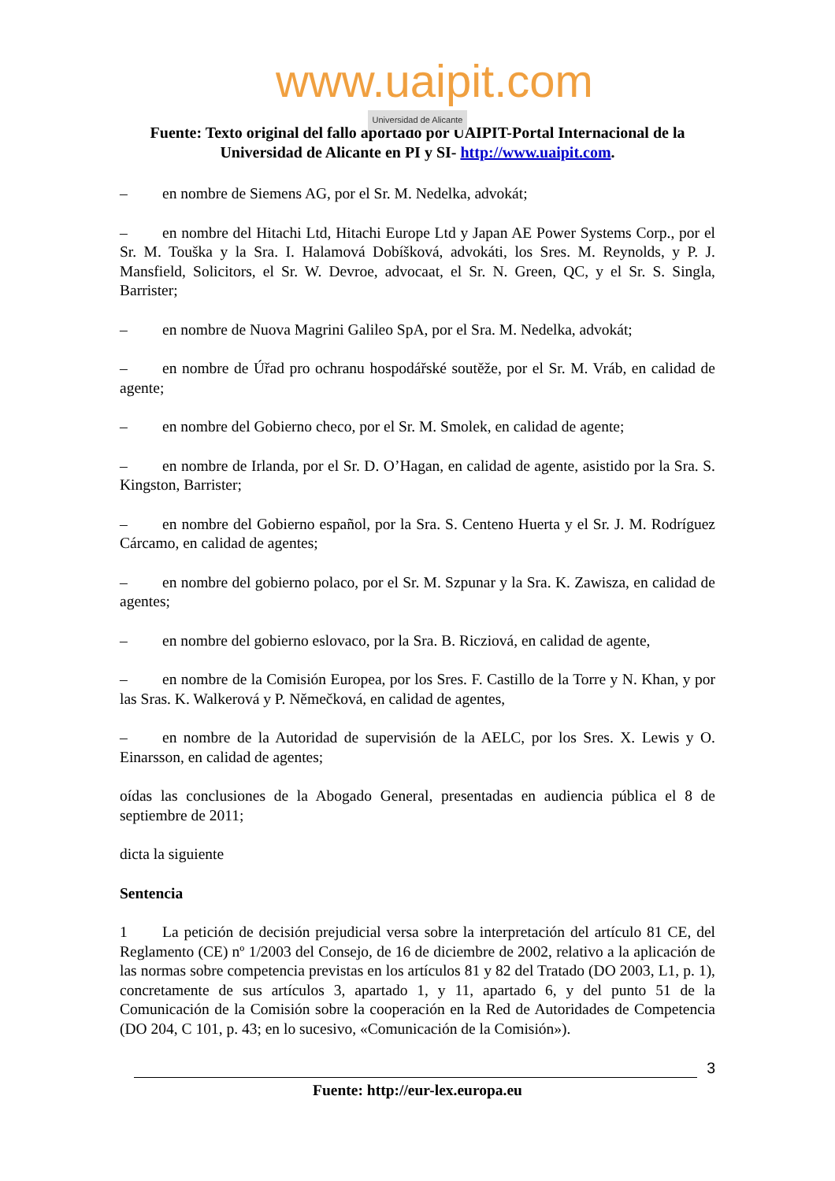www.uaipit.com
Universidad de Alicante
Fuente: Texto original del fallo aportado por UAIPIT-Portal Internacional de la Universidad de Alicante en PI y SI- http://www.uaipit.com.
– en nombre de Siemens AG, por el Sr. M. Nedelka, advokát;
– en nombre del Hitachi Ltd, Hitachi Europe Ltd y Japan AE Power Systems Corp., por el Sr. M. Touška y la Sra. I. Halamová Dobíšková, advokáti, los Sres. M. Reynolds, y P. J. Mansfield, Solicitors, el Sr. W. Devroe, advocaat, el Sr. N. Green, QC, y el Sr. S. Singla, Barrister;
– en nombre de Nuova Magrini Galileo SpA, por el Sra. M. Nedelka, advokát;
– en nombre de Úřad pro ochranu hospodářské soutěže, por el Sr. M. Vráb, en calidad de agente;
– en nombre del Gobierno checo, por el Sr. M. Smolek, en calidad de agente;
– en nombre de Irlanda, por el Sr. D. O’Hagan, en calidad de agente, asistido por la Sra. S. Kingston, Barrister;
– en nombre del Gobierno español, por la Sra. S. Centeno Huerta y el Sr. J. M. Rodríguez Cárcamo, en calidad de agentes;
– en nombre del gobierno polaco, por el Sr. M. Szpunar y la Sra. K. Zawisza, en calidad de agentes;
– en nombre del gobierno eslovaco, por la Sra. B. Ricziová, en calidad de agente,
– en nombre de la Comisión Europea, por los Sres. F. Castillo de la Torre y N. Khan, y por las Sras. K. Walkerová y P. Němečková, en calidad de agentes,
– en nombre de la Autoridad de supervisión de la AELC, por los Sres. X. Lewis y O. Einarsson, en calidad de agentes;
oídas las conclusiones de la Abogado General, presentadas en audiencia pública el 8 de septiembre de 2011;
dicta la siguiente
Sentencia
1 La petición de decisión prejudicial versa sobre la interpretación del artículo 81 CE, del Reglamento (CE) nº 1/2003 del Consejo, de 16 de diciembre de 2002, relativo a la aplicación de las normas sobre competencia previstas en los artículos 81 y 82 del Tratado (DO 2003, L1, p. 1), concretamente de sus artículos 3, apartado 1, y 11, apartado 6, y del punto 51 de la Comunicación de la Comisión sobre la cooperación en la Red de Autoridades de Competencia (DO 204, C 101, p. 43; en lo sucesivo, «Comunicación de la Comisión»).
3
Fuente: http://eur-lex.europa.eu